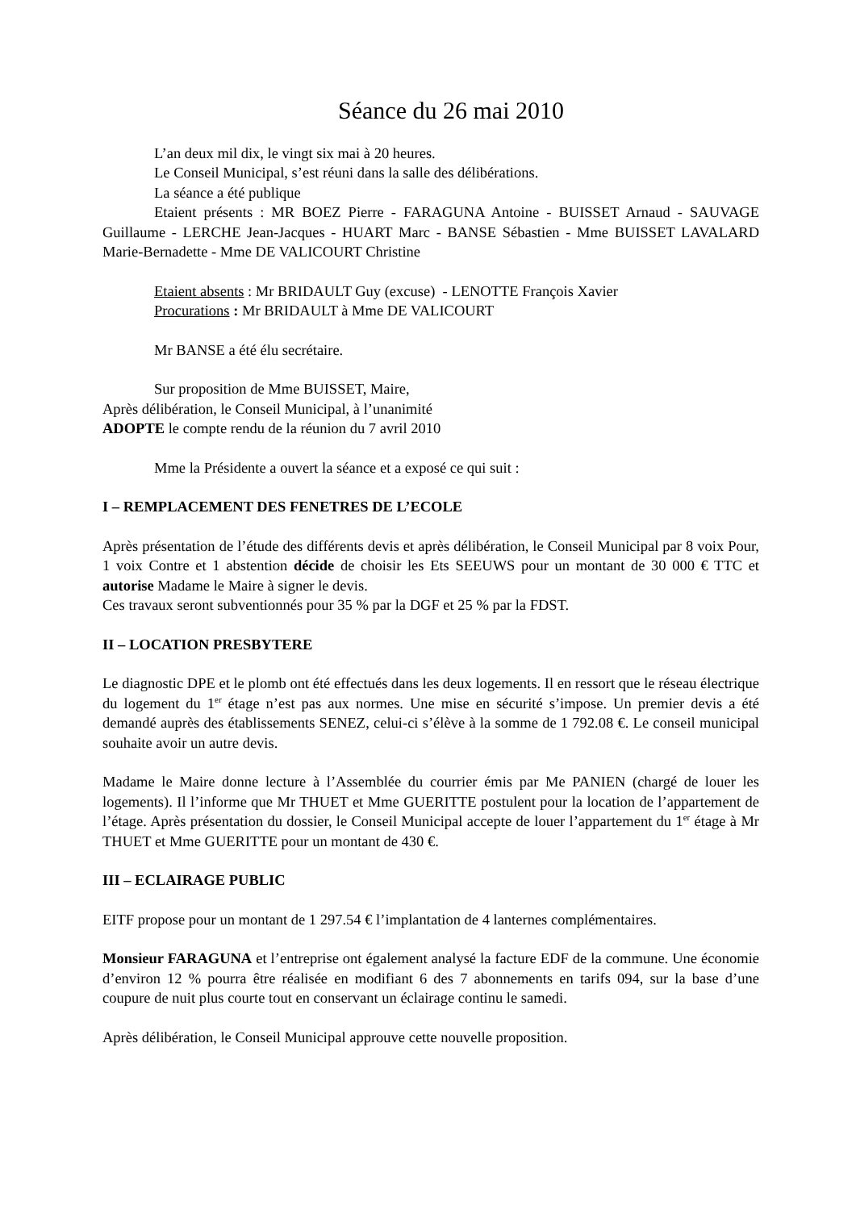Séance du 26 mai 2010
L’an deux mil dix, le vingt six mai à 20 heures.
Le Conseil Municipal, s’est réuni dans la salle des délibérations.
La séance a été publique
Etaient présents : MR BOEZ Pierre - FARAGUNA Antoine - BUISSET Arnaud - SAUVAGE Guillaume - LERCHE Jean-Jacques - HUART Marc - BANSE Sébastien - Mme BUISSET LAVALARD Marie-Bernadette - Mme DE VALICOURT Christine
Etaient absents : Mr BRIDAULT Guy (excuse) - LENOTTE François Xavier
Procurations : Mr BRIDAULT à Mme DE VALICOURT
Mr BANSE a été élu secrétaire.
Sur proposition de Mme BUISSET, Maire,
Après délibération, le Conseil Municipal, à l’unanimité
ADOPTE le compte rendu de la réunion du 7 avril 2010
Mme la Présidente a ouvert la séance et a exposé ce qui suit :
I – REMPLACEMENT DES FENETRES DE L’ECOLE
Après présentation de l’étude des différents devis et après délibération, le Conseil Municipal par 8 voix Pour, 1 voix Contre et 1 abstention décide de choisir les Ets SEEUWS pour un montant de 30 000 € TTC et autorise Madame le Maire à signer le devis.
Ces travaux seront subventionnés pour 35 % par la DGF et 25 % par la FDST.
II – LOCATION PRESBYTERE
Le diagnostic DPE et le plomb ont été effectués dans les deux logements. Il en ressort que le réseau électrique du logement du 1<sup>er</sup> étage n’est pas aux normes. Une mise en sécurité s’impose. Un premier devis a été demandé auprès des établissements SENEZ, celui-ci s’élève à la somme de 1 792.08 €. Le conseil municipal souhaite avoir un autre devis.
Madame le Maire donne lecture à l’Assemblée du courrier émis par Me PANIEN (chargé de louer les logements). Il l’informe que Mr THUET et Mme GUERITTE postulent pour la location de l’appartement de l’étage. Après présentation du dossier, le Conseil Municipal accepte de louer l’appartement du 1<sup>er</sup> étage à Mr THUET et Mme GUERITTE pour un montant de 430 €.
III – ECLAIRAGE PUBLIC
EITF propose pour un montant de 1 297.54 € l’implantation de 4 lanternes complémentaires.
Monsieur FARAGUNA et l’entreprise ont également analysé la facture EDF de la commune. Une économie d’environ 12 % pourra être réalisée en modifiant 6 des 7 abonnements en tarifs 094, sur la base d’une coupure de nuit plus courte tout en conservant un éclairage continu le samedi.
Après délibération, le Conseil Municipal approuve cette nouvelle proposition.